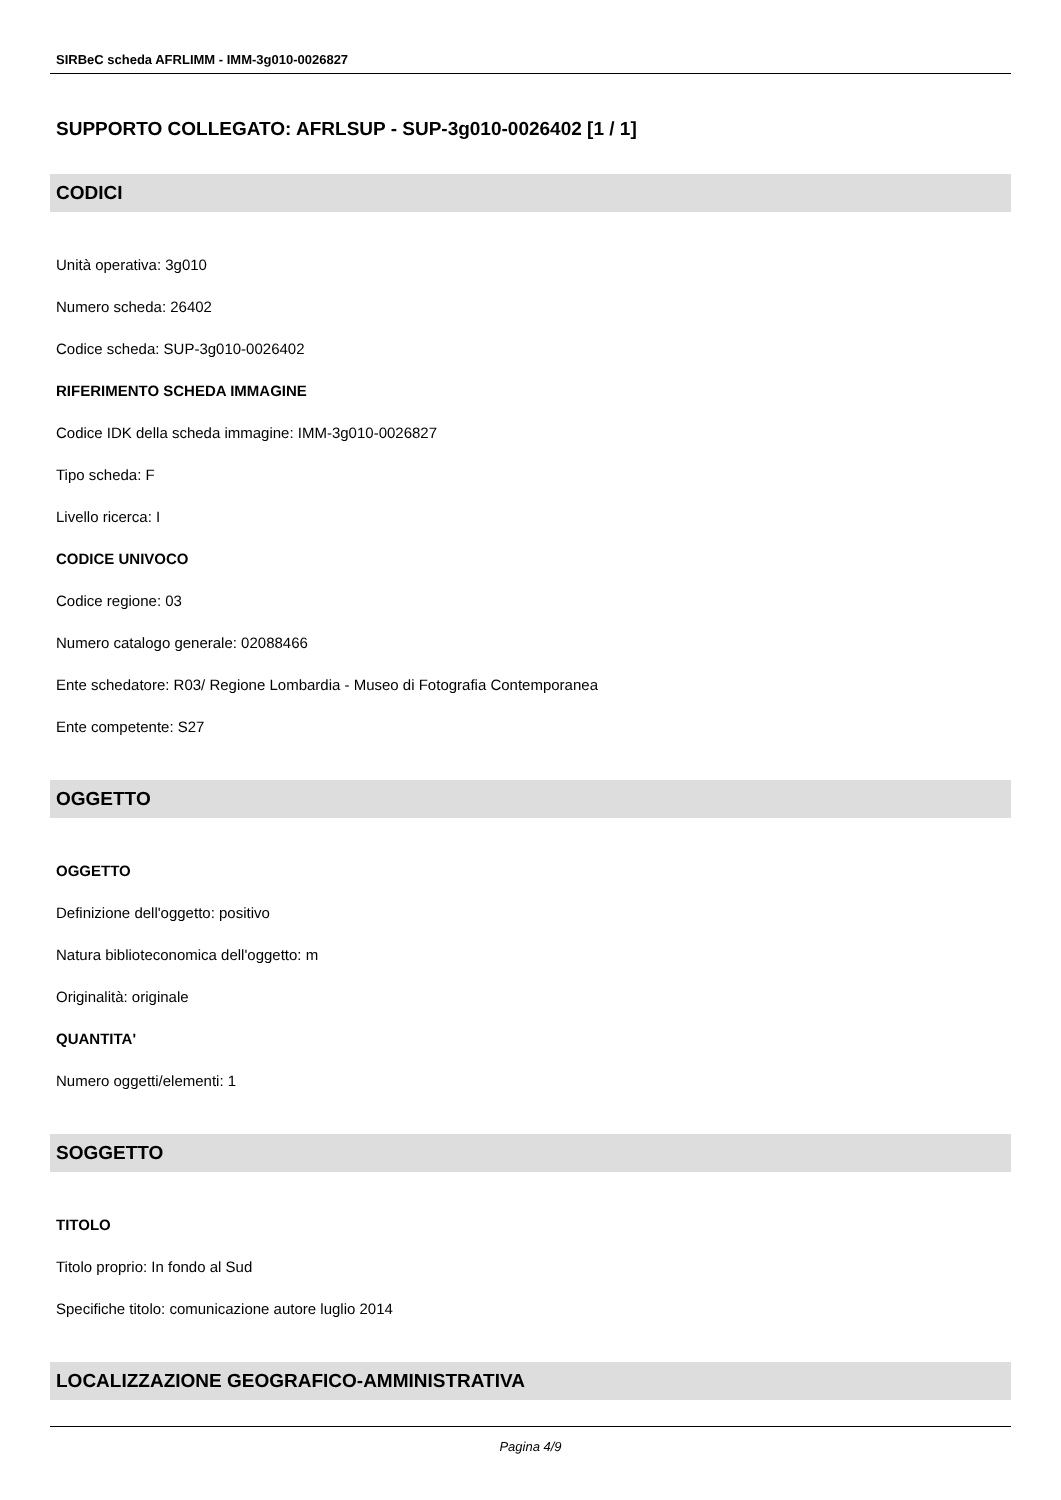SIRBeC scheda AFRLIMM - IMM-3g010-0026827
SUPPORTO COLLEGATO: AFRLSUP - SUP-3g010-0026402 [1 / 1]
CODICI
Unità operativa: 3g010
Numero scheda: 26402
Codice scheda: SUP-3g010-0026402
RIFERIMENTO SCHEDA IMMAGINE
Codice IDK della scheda immagine: IMM-3g010-0026827
Tipo scheda: F
Livello ricerca: I
CODICE UNIVOCO
Codice regione: 03
Numero catalogo generale: 02088466
Ente schedatore: R03/ Regione Lombardia - Museo di Fotografia Contemporanea
Ente competente: S27
OGGETTO
OGGETTO
Definizione dell'oggetto: positivo
Natura biblioteconomica dell'oggetto: m
Originalità: originale
QUANTITA'
Numero oggetti/elementi: 1
SOGGETTO
TITOLO
Titolo proprio: In fondo al Sud
Specifiche titolo: comunicazione autore luglio 2014
LOCALIZZAZIONE GEOGRAFICO-AMMINISTRATIVA
Pagina 4/9